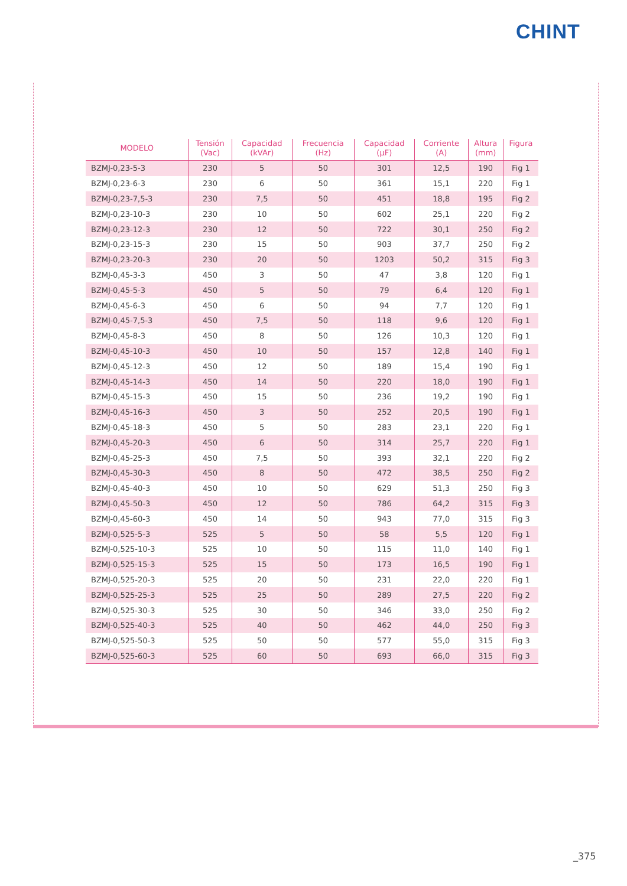CHINT
| MODELO | Tensión (Vac) | Capacidad (kVAr) | Frecuencia (Hz) | Capacidad (µF) | Corriente (A) | Altura (mm) | Figura |
| --- | --- | --- | --- | --- | --- | --- | --- |
| BZMJ-0,23-5-3 | 230 | 5 | 50 | 301 | 12,5 | 190 | Fig 1 |
| BZMJ-0,23-6-3 | 230 | 6 | 50 | 361 | 15,1 | 220 | Fig 1 |
| BZMJ-0,23-7,5-3 | 230 | 7,5 | 50 | 451 | 18,8 | 195 | Fig 2 |
| BZMJ-0,23-10-3 | 230 | 10 | 50 | 602 | 25,1 | 220 | Fig 2 |
| BZMJ-0,23-12-3 | 230 | 12 | 50 | 722 | 30,1 | 250 | Fig 2 |
| BZMJ-0,23-15-3 | 230 | 15 | 50 | 903 | 37,7 | 250 | Fig 2 |
| BZMJ-0,23-20-3 | 230 | 20 | 50 | 1203 | 50,2 | 315 | Fig 3 |
| BZMJ-0,45-3-3 | 450 | 3 | 50 | 47 | 3,8 | 120 | Fig 1 |
| BZMJ-0,45-5-3 | 450 | 5 | 50 | 79 | 6,4 | 120 | Fig 1 |
| BZMJ-0,45-6-3 | 450 | 6 | 50 | 94 | 7,7 | 120 | Fig 1 |
| BZMJ-0,45-7,5-3 | 450 | 7,5 | 50 | 118 | 9,6 | 120 | Fig 1 |
| BZMJ-0,45-8-3 | 450 | 8 | 50 | 126 | 10,3 | 120 | Fig 1 |
| BZMJ-0,45-10-3 | 450 | 10 | 50 | 157 | 12,8 | 140 | Fig 1 |
| BZMJ-0,45-12-3 | 450 | 12 | 50 | 189 | 15,4 | 190 | Fig 1 |
| BZMJ-0,45-14-3 | 450 | 14 | 50 | 220 | 18,0 | 190 | Fig 1 |
| BZMJ-0,45-15-3 | 450 | 15 | 50 | 236 | 19,2 | 190 | Fig 1 |
| BZMJ-0,45-16-3 | 450 | 3 | 50 | 252 | 20,5 | 190 | Fig 1 |
| BZMJ-0,45-18-3 | 450 | 5 | 50 | 283 | 23,1 | 220 | Fig 1 |
| BZMJ-0,45-20-3 | 450 | 6 | 50 | 314 | 25,7 | 220 | Fig 1 |
| BZMJ-0,45-25-3 | 450 | 7,5 | 50 | 393 | 32,1 | 220 | Fig 2 |
| BZMJ-0,45-30-3 | 450 | 8 | 50 | 472 | 38,5 | 250 | Fig 2 |
| BZMJ-0,45-40-3 | 450 | 10 | 50 | 629 | 51,3 | 250 | Fig 3 |
| BZMJ-0,45-50-3 | 450 | 12 | 50 | 786 | 64,2 | 315 | Fig 3 |
| BZMJ-0,45-60-3 | 450 | 14 | 50 | 943 | 77,0 | 315 | Fig 3 |
| BZMJ-0,525-5-3 | 525 | 5 | 50 | 58 | 5,5 | 120 | Fig 1 |
| BZMJ-0,525-10-3 | 525 | 10 | 50 | 115 | 11,0 | 140 | Fig 1 |
| BZMJ-0,525-15-3 | 525 | 15 | 50 | 173 | 16,5 | 190 | Fig 1 |
| BZMJ-0,525-20-3 | 525 | 20 | 50 | 231 | 22,0 | 220 | Fig 1 |
| BZMJ-0,525-25-3 | 525 | 25 | 50 | 289 | 27,5 | 220 | Fig 2 |
| BZMJ-0,525-30-3 | 525 | 30 | 50 | 346 | 33,0 | 250 | Fig 2 |
| BZMJ-0,525-40-3 | 525 | 40 | 50 | 462 | 44,0 | 250 | Fig 3 |
| BZMJ-0,525-50-3 | 525 | 50 | 50 | 577 | 55,0 | 315 | Fig 3 |
| BZMJ-0,525-60-3 | 525 | 60 | 50 | 693 | 66,0 | 315 | Fig 3 |
_375